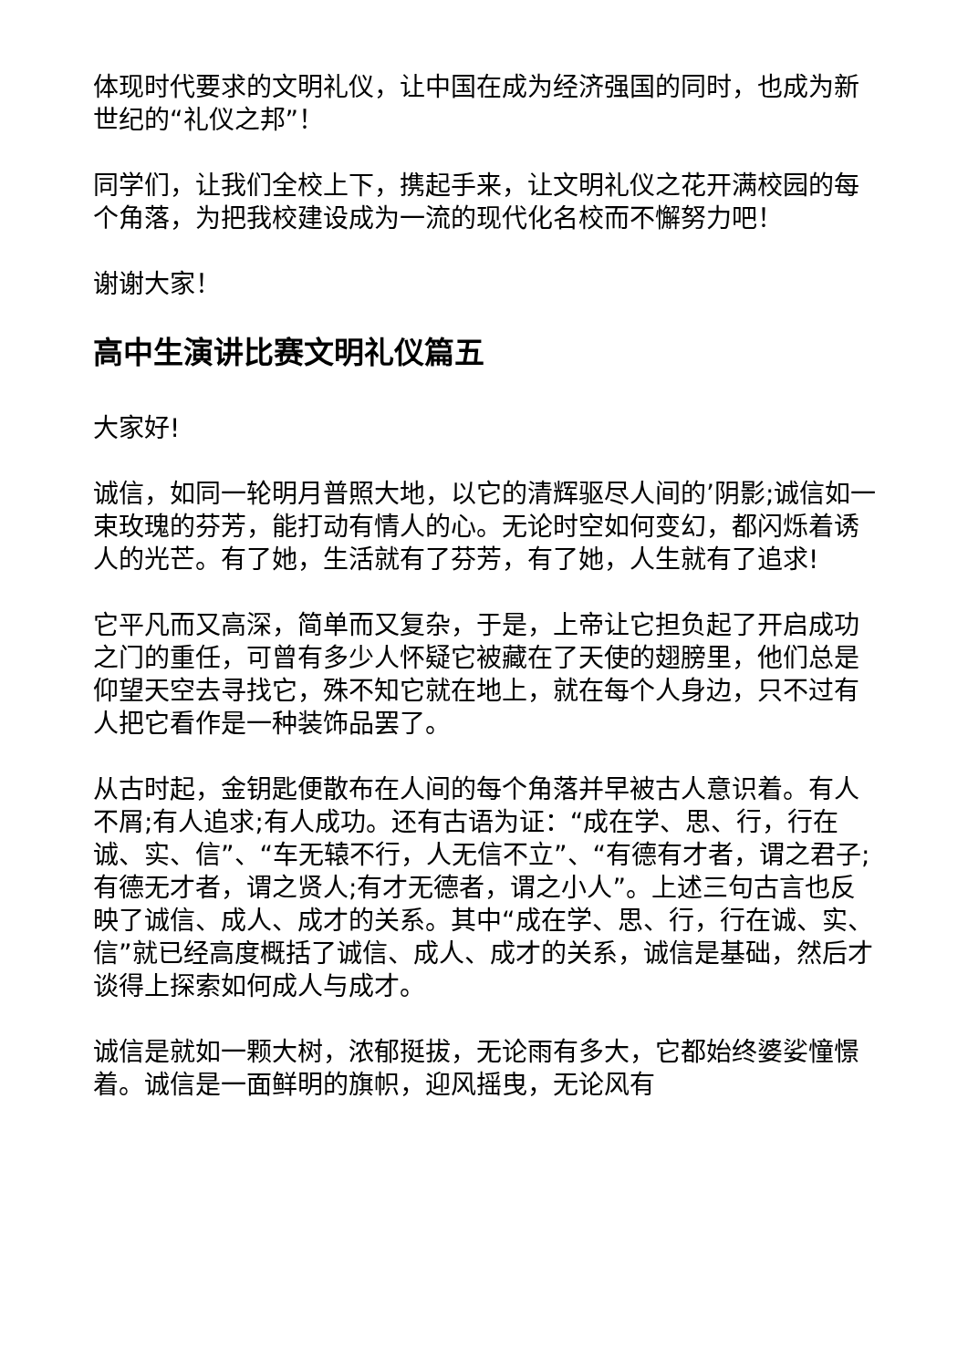体现时代要求的文明礼仪，让中国在成为经济强国的同时，也成为新世纪的“礼仪之邦”！
同学们，让我们全校上下，携起手来，让文明礼仪之花开满校园的每个角落，为把我校建设成为一流的现代化名校而不懈努力吧！
谢谢大家！
高中生演讲比赛文明礼仪篇五
大家好!
诚信，如同一轮明月普照大地，以它的清辉驱尽人间的’阴影;诚信如一束玫瑰的芬芳，能打动有情人的心。无论时空如何变幻，都闪烁着诱人的光芒。有了她，生活就有了芬芳，有了她，人生就有了追求!
它平凡而又高深，简单而又复杂，于是，上帝让它担负起了开启成功之门的重任，可曾有多少人怀疑它被藏在了天使的翅膀里，他们总是仰望天空去寻找它，殊不知它就在地上，就在每个人身边，只不过有人把它看作是一种装饰品罢了。
从古时起，金钥匙便散布在人间的每个角落并早被古人意识着。有人不屑;有人追求;有人成功。还有古语为证：“成在学、思、行，行在诚、实、信”、“车无辕不行，人无信不立”、“有德有才者，谓之君子;有德无才者，谓之贤人;有才无德者，谓之小人”。上述三句古言也反映了诚信、成人、成才的关系。其中“成在学、思、行，行在诚、实、信”就已经高度概括了诚信、成人、成才的关系，诚信是基础，然后才谈得上探索如何成人与成才。
诚信是就如一颗大树，浓郁挺拔，无论雨有多大，它都始终婆娑憧憬着。诚信是一面鲜明的旗帜，迎风摇曳，无论风有